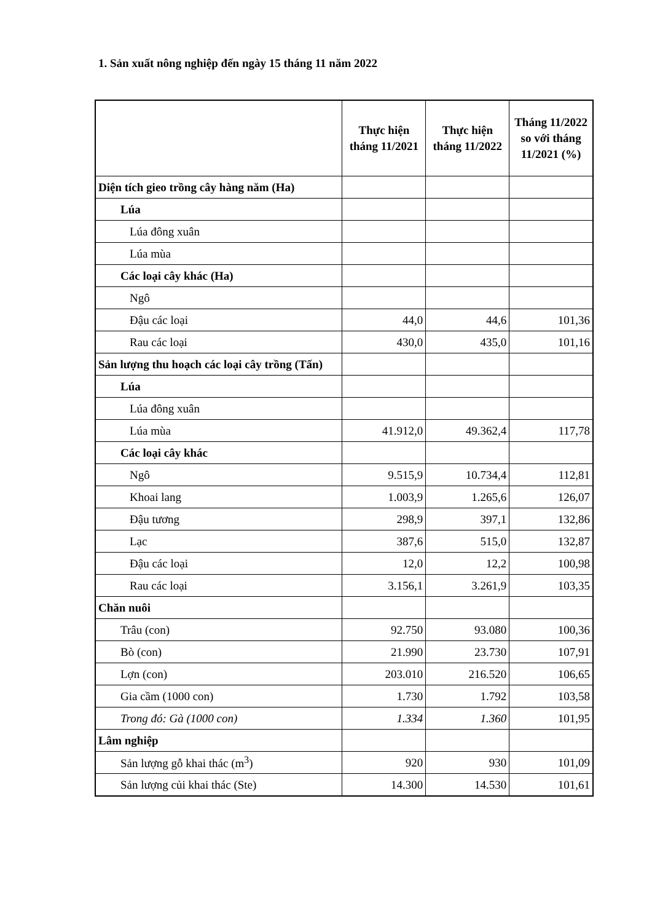1. Sản xuất nông nghiệp đến ngày 15 tháng 11 năm 2022
| | Thực hiện tháng 11/2021 | Thực hiện tháng 11/2022 | Tháng 11/2022 so với tháng 11/2021 (%) |
| --- | --- | --- | --- |
| Diện tích gieo trồng cây hàng năm (Ha) | | | |
| Lúa | | | |
| Lúa đông xuân | | | |
| Lúa mùa | | | |
| Các loại cây khác (Ha) | | | |
| Ngô | | | |
| Đậu các loại | 44,0 | 44,6 | 101,36 |
| Rau các loại | 430,0 | 435,0 | 101,16 |
| Sản lượng thu hoạch các loại cây trồng (Tấn) | | | |
| Lúa | | | |
| Lúa đông xuân | | | |
| Lúa mùa | 41.912,0 | 49.362,4 | 117,78 |
| Các loại cây khác | | | |
| Ngô | 9.515,9 | 10.734,4 | 112,81 |
| Khoai lang | 1.003,9 | 1.265,6 | 126,07 |
| Đậu tương | 298,9 | 397,1 | 132,86 |
| Lạc | 387,6 | 515,0 | 132,87 |
| Đậu các loại | 12,0 | 12,2 | 100,98 |
| Rau các loại | 3.156,1 | 3.261,9 | 103,35 |
| Chăn nuôi | | | |
| Trâu (con) | 92.750 | 93.080 | 100,36 |
| Bò (con) | 21.990 | 23.730 | 107,91 |
| Lợn (con) | 203.010 | 216.520 | 106,65 |
| Gia cầm (1000 con) | 1.730 | 1.792 | 103,58 |
| Trong đó: Gà (1000 con) | 1.334 | 1.360 | 101,95 |
| Lâm nghiệp | | | |
| Sản lượng gỗ khai thác (m<sup>3</sup>) | 920 | 930 | 101,09 |
| Sản lượng củi khai thác (Ste) | 14.300 | 14.530 | 101,61 |